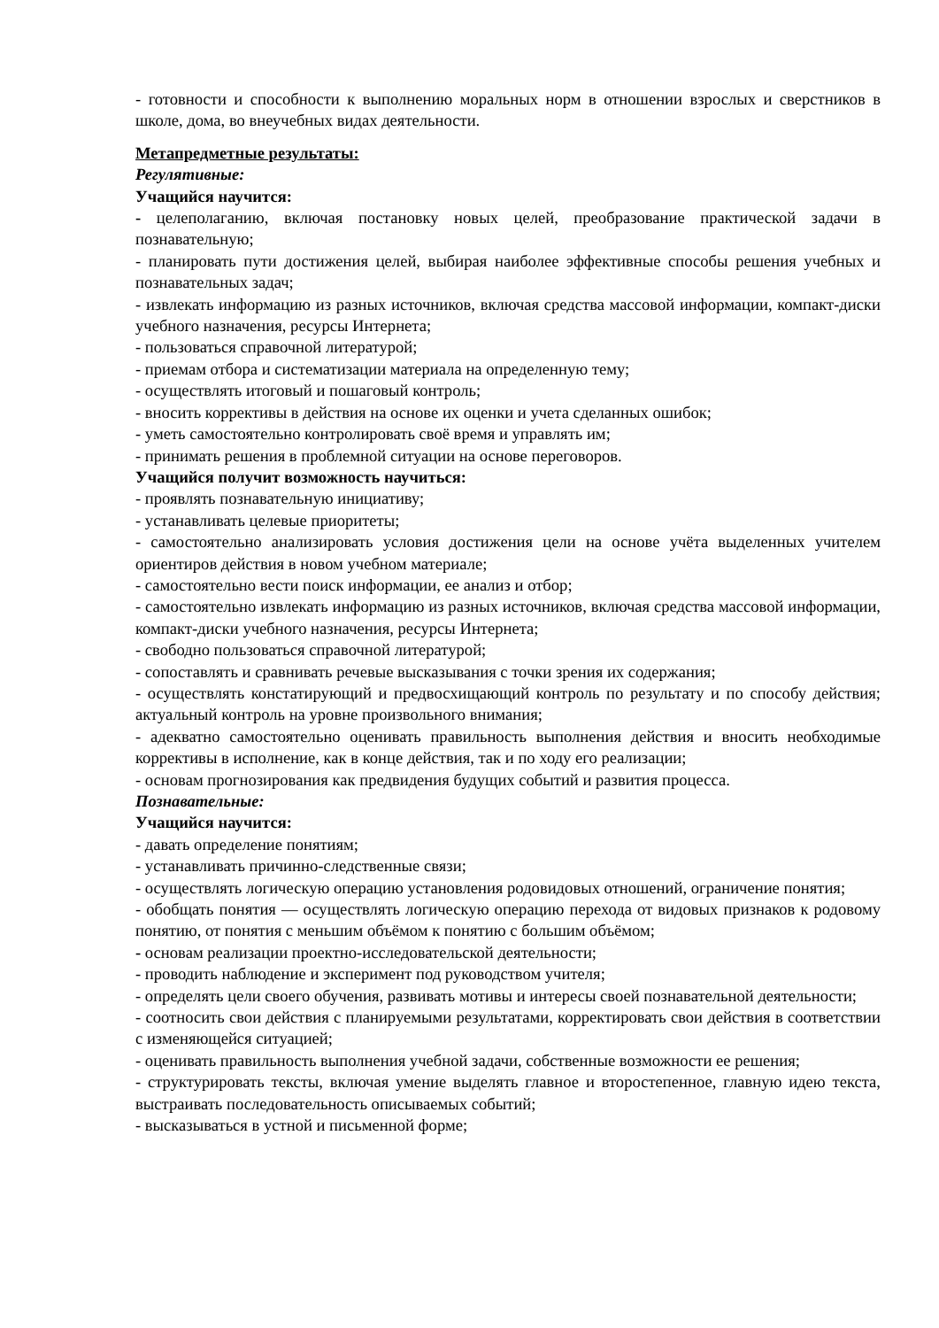- готовности и способности к выполнению моральных норм в отношении взрослых и сверстников в школе, дома, во внеучебных видах деятельности.
Метапредметные результаты:
Регулятивные:
Учащийся научится:
- целеполаганию, включая постановку новых целей, преобразование практической задачи в познавательную;
- планировать пути достижения целей, выбирая наиболее эффективные способы решения учебных и познавательных задач;
- извлекать информацию из разных источников, включая средства массовой информации, компакт-диски учебного назначения, ресурсы Интернета;
- пользоваться справочной литературой;
- приемам отбора и систематизации материала на определенную тему;
- осуществлять итоговый и пошаговый контроль;
- вносить коррективы в действия на основе их оценки и учета сделанных ошибок;
- уметь самостоятельно контролировать своё время и управлять им;
- принимать решения в проблемной ситуации на основе переговоров.
Учащийся получит возможность научиться:
- проявлять познавательную инициативу;
- устанавливать целевые приоритеты;
- самостоятельно анализировать условия достижения цели на основе учёта выделенных учителем ориентиров действия в новом учебном материале;
- самостоятельно вести поиск информации, ее анализ и отбор;
- самостоятельно извлекать информацию из разных источников, включая средства массовой информации, компакт-диски учебного назначения, ресурсы Интернета;
- свободно пользоваться справочной литературой;
- сопоставлять и сравнивать речевые высказывания с точки зрения их содержания;
- осуществлять констатирующий и предвосхищающий контроль по результату и по способу действия; актуальный контроль на уровне произвольного внимания;
- адекватно самостоятельно оценивать правильность выполнения действия и вносить необходимые коррективы в исполнение, как в конце действия, так и по ходу его реализации;
- основам прогнозирования как предвидения будущих событий и развития процесса.
Познавательные:
Учащийся научится:
- давать определение понятиям;
- устанавливать причинно-следственные связи;
- осуществлять логическую операцию установления родовидовых отношений, ограничение понятия;
- обобщать понятия — осуществлять логическую операцию перехода от видовых признаков к родовому понятию, от понятия с меньшим объёмом к понятию с большим объёмом;
- основам реализации проектно-исследовательской деятельности;
- проводить наблюдение и эксперимент под руководством учителя;
- определять цели своего обучения, развивать мотивы и интересы своей познавательной деятельности;
- соотносить свои действия с планируемыми результатами, корректировать свои действия в соответствии с изменяющейся ситуацией;
- оценивать правильность выполнения учебной задачи, собственные возможности ее решения;
- структурировать тексты, включая умение выделять главное и второстепенное, главную идею текста, выстраивать последовательность описываемых событий;
- высказываться в устной и письменной форме;